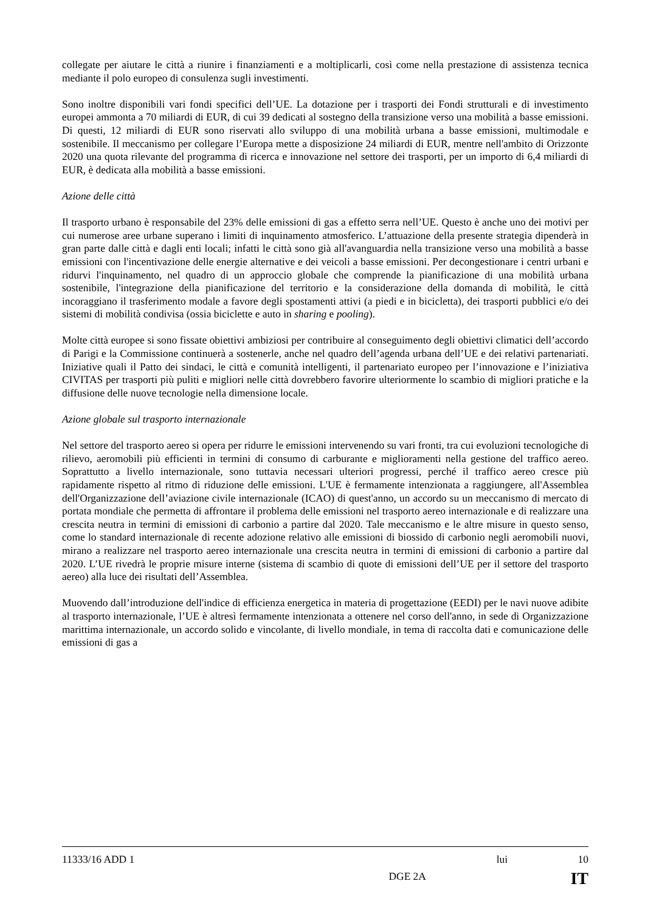collegate per aiutare le città a riunire i finanziamenti e a moltiplicarli, così come nella prestazione di assistenza tecnica mediante il polo europeo di consulenza sugli investimenti.
Sono inoltre disponibili vari fondi specifici dell’UE. La dotazione per i trasporti dei Fondi strutturali e di investimento europei ammonta a 70 miliardi di EUR, di cui 39 dedicati al sostegno della transizione verso una mobilità a basse emissioni. Di questi, 12 miliardi di EUR sono riservati allo sviluppo di una mobilità urbana a basse emissioni, multimodale e sostenibile. Il meccanismo per collegare l’Europa mette a disposizione 24 miliardi di EUR, mentre nell'ambito di Orizzonte 2020 una quota rilevante del programma di ricerca e innovazione nel settore dei trasporti, per un importo di 6,4 miliardi di EUR, è dedicata alla mobilità a basse emissioni.
Azione delle città
Il trasporto urbano è responsabile del 23% delle emissioni di gas a effetto serra nell’UE. Questo è anche uno dei motivi per cui numerose aree urbane superano i limiti di inquinamento atmosferico. L’attuazione della presente strategia dipenderà in gran parte dalle città e dagli enti locali; infatti le città sono già all'avanguardia nella transizione verso una mobilità a basse emissioni con l'incentivazione delle energie alternative e dei veicoli a basse emissioni. Per decongestionare i centri urbani e ridurvi l'inquinamento, nel quadro di un approccio globale che comprende la pianificazione di una mobilità urbana sostenibile, l'integrazione della pianificazione del territorio e la considerazione della domanda di mobilità, le città incoraggiano il trasferimento modale a favore degli spostamenti attivi (a piedi e in bicicletta), dei trasporti pubblici e/o dei sistemi di mobilità condivisa (ossia biciclette e auto in sharing e pooling).
Molte città europee si sono fissate obiettivi ambiziosi per contribuire al conseguimento degli obiettivi climatici dell’accordo di Parigi e la Commissione continuerà a sostenerle, anche nel quadro dell’agenda urbana dell’UE e dei relativi partenariati. Iniziative quali il Patto dei sindaci, le città e comunità intelligenti, il partenariato europeo per l’innovazione e l’iniziativa CIVITAS per trasporti più puliti e migliori nelle città dovrebbero favorire ulteriormente lo scambio di migliori pratiche e la diffusione delle nuove tecnologie nella dimensione locale.
Azione globale sul trasporto internazionale
Nel settore del trasporto aereo si opera per ridurre le emissioni intervenendo su vari fronti, tra cui evoluzioni tecnologiche di rilievo, aeromobili più efficienti in termini di consumo di carburante e miglioramenti nella gestione del traffico aereo. Soprattutto a livello internazionale, sono tuttavia necessari ulteriori progressi, perché il traffico aereo cresce più rapidamente rispetto al ritmo di riduzione delle emissioni. L'UE è fermamente intenzionata a raggiungere, all'Assemblea dell'Organizzazione dell’aviazione civile internazionale (ICAO) di quest'anno, un accordo su un meccanismo di mercato di portata mondiale che permetta di affrontare il problema delle emissioni nel trasporto aereo internazionale e di realizzare una crescita neutra in termini di emissioni di carbonio a partire dal 2020. Tale meccanismo e le altre misure in questo senso, come lo standard internazionale di recente adozione relativo alle emissioni di biossido di carbonio negli aeromobili nuovi, mirano a realizzare nel trasporto aereo internazionale una crescita neutra in termini di emissioni di carbonio a partire dal 2020. L’UE rivedrà le proprie misure interne (sistema di scambio di quote di emissioni dell’UE per il settore del trasporto aereo) alla luce dei risultati dell’Assemblea.
Muovendo dall’introduzione dell'indice di efficienza energetica in materia di progettazione (EEDI) per le navi nuove adibite al trasporto internazionale, l’UE è altresì fermamente intenzionata a ottenere nel corso dell'anno, in sede di Organizzazione marittima internazionale, un accordo solido e vincolante, di livello mondiale, in tema di raccolta dati e comunicazione delle emissioni di gas a
11333/16 ADD 1 lui 10
DGE 2A IT